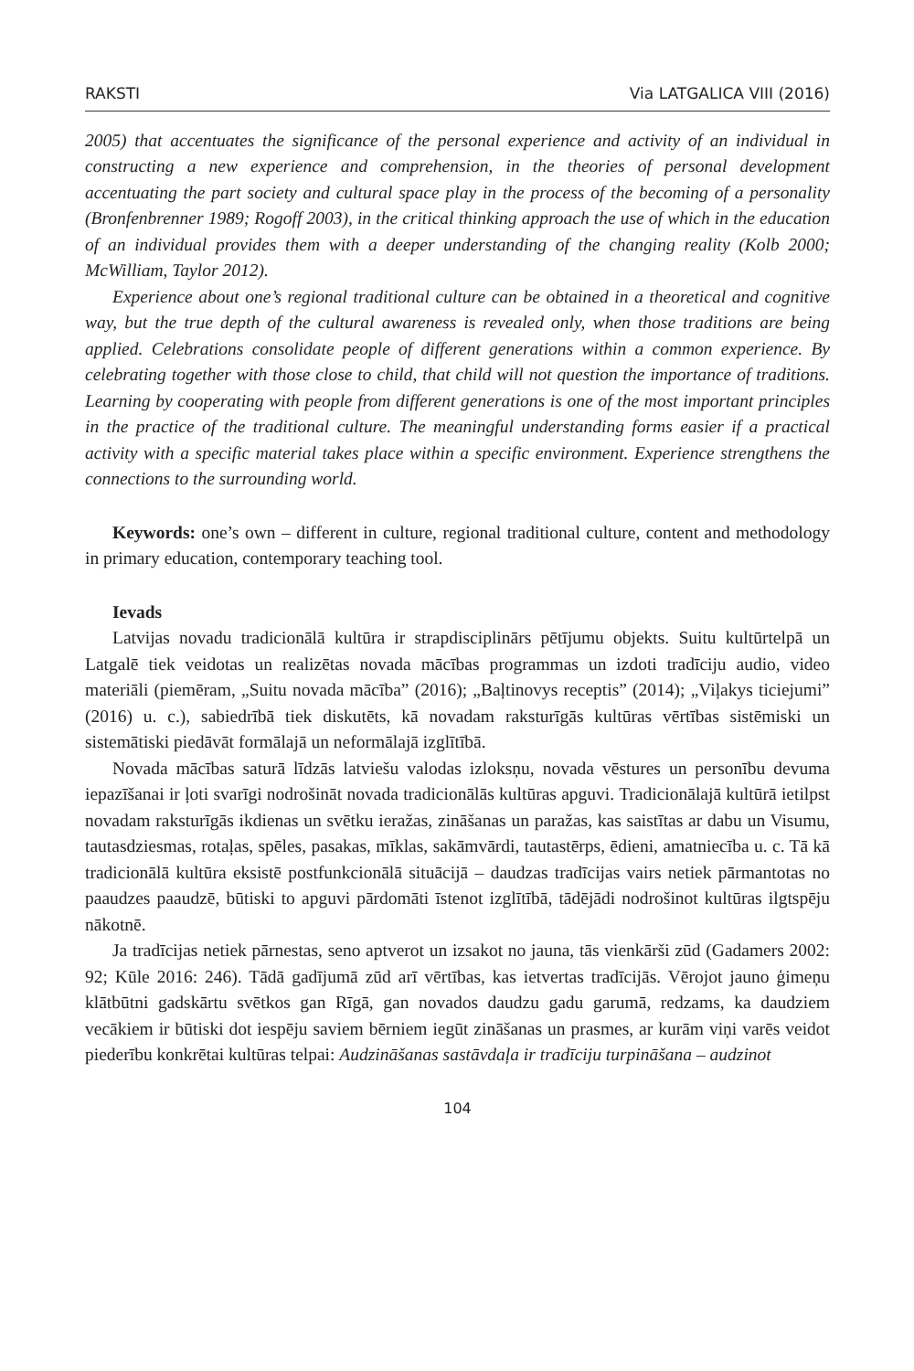RAKSTI Via LATGALICA VIII (2016)
2005) that accentuates the significance of the personal experience and activity of an individual in constructing a new experience and comprehension, in the theories of personal development accentuating the part society and cultural space play in the process of the becoming of a personality (Bronfenbrenner 1989; Rogoff 2003), in the critical thinking approach the use of which in the education of an individual provides them with a deeper understanding of the changing reality (Kolb 2000; McWilliam, Taylor 2012).
Experience about one’s regional traditional culture can be obtained in a theoretical and cognitive way, but the true depth of the cultural awareness is revealed only, when those traditions are being applied. Celebrations consolidate people of different generations within a common experience. By celebrating together with those close to child, that child will not question the importance of traditions. Learning by cooperating with people from different generations is one of the most important principles in the practice of the traditional culture. The meaningful understanding forms easier if a practical activity with a specific material takes place within a specific environment. Experience strengthens the connections to the surrounding world.
Keywords: one’s own – different in culture, regional traditional culture, content and methodology in primary education, contemporary teaching tool.
Ievads
Latvijas novadu tradicionālā kultūra ir strapdisciplinārs pētījumu objekts. Suitu kultūrtelpā un Latgalē tiek veidotas un realizētas novada mācības programmas un izdoti tradīciju audio, video materiāli (piemēram, „Suitu novada mācība” (2016); „Baļtinovys receptis” (2014); „Viļakys ticiejumi” (2016) u. c.), sabiedrībā tiek diskutēts, kā novadam raksturīgās kultūras vērtības sistēmiski un sistemātiski piedāvāt formālajā un neformālajā izglītībā.
Novada mācības saturā līdzās latviešu valodas izloksņu, novada vēstures un personību devuma iepazīšanai ir ļoti svarīgi nodrošināt novada tradicionālās kultūras apguvi. Tradicionālajā kultūrā ietilpst novadam raksturīgās ikdienas un svētku ieražas, zināšanas un paražas, kas saistītas ar dabu un Visumu, tautasdziesmas, rotaļas, spēles, pasakas, mīklas, sakāmvārdi, tautastērps, ēdieni, amatniecība u. c. Tā kā tradicionālā kultūra eksistē postfunkcionālā situācijā – daudzas tradīcijas vairs netiek pārmantotas no paaudzes paaudzē, būtiski to apguvi pārdomāti īstenot izglītībā, tādējādi nodrošinot kultūras ilgtspēju nākotnē.
Ja tradīcijas netiek pārnestas, seno aptverot un izsakot no jauna, tās vienkārši zūd (Gadamers 2002: 92; Kūle 2016: 246). Tādā gadījumā zūd arī vērtības, kas ietvertas tradīcijās. Vērojot jauno ģimeņu klātbūtni gadskārtu svētkos gan Rīgā, gan novados daudzu gadu garumā, redzams, ka daudziem vecākiem ir būtiski dot iespēju saviem bērniem iegūt zināšanas un prasmes, ar kurām viņi varēs veidot piederību konkrētai kultūras telpai: Audzināšanas sastāvdaļa ir tradīciju turpināšana – audzinot
104